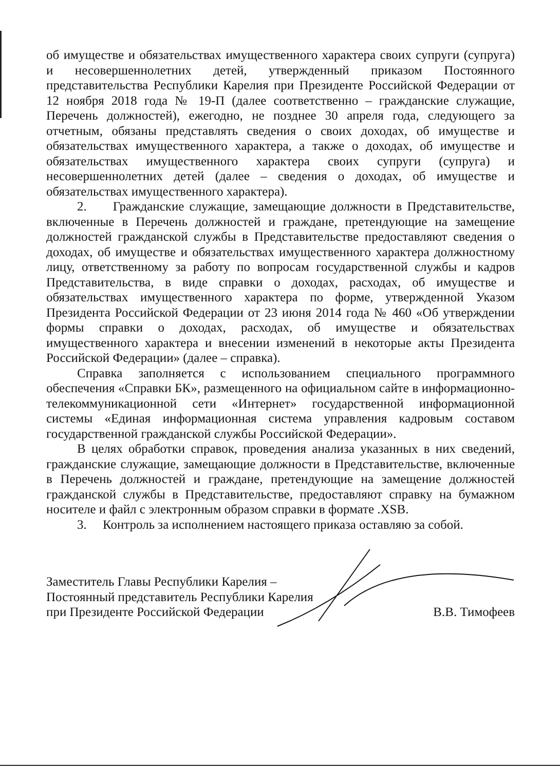об имуществе и обязательствах имущественного характера своих супруги (супруга) и несовершеннолетних детей, утвержденный приказом Постоянного представительства Республики Карелия при Президенте Российской Федерации от 12 ноября 2018 года № 19-П (далее соответственно – гражданские служащие, Перечень должностей), ежегодно, не позднее 30 апреля года, следующего за отчетным, обязаны представлять сведения о своих доходах, об имуществе и обязательствах имущественного характера, а также о доходах, об имуществе и обязательствах имущественного характера своих супруги (супруга) и несовершеннолетних детей (далее – сведения о доходах, об имуществе и обязательствах имущественного характера).
2. Гражданские служащие, замещающие должности в Представительстве, включенные в Перечень должностей и граждане, претендующие на замещение должностей гражданской службы в Представительстве предоставляют сведения о доходах, об имуществе и обязательствах имущественного характера должностному лицу, ответственному за работу по вопросам государственной службы и кадров Представительства, в виде справки о доходах, расходах, об имуществе и обязательствах имущественного характера по форме, утвержденной Указом Президента Российской Федерации от 23 июня 2014 года № 460 «Об утверждении формы справки о доходах, расходах, об имуществе и обязательствах имущественного характера и внесении изменений в некоторые акты Президента Российской Федерации» (далее – справка).
Справка заполняется с использованием специального программного обеспечения «Справки БК», размещенного на официальном сайте в информационно-телекоммуникационной сети «Интернет» государственной информационной системы «Единая информационная система управления кадровым составом государственной гражданской службы Российской Федерации».
В целях обработки справок, проведения анализа указанных в них сведений, гражданские служащие, замещающие должности в Представительстве, включенные в Перечень должностей и граждане, претендующие на замещение должностей гражданской службы в Представительстве, предоставляют справку на бумажном носителе и файл с электронным образом справки в формате .XSB.
3. Контроль за исполнением настоящего приказа оставляю за собой.
Заместитель Главы Республики Карелия –
Постоянный представитель Республики Карелия
при Президенте Российской Федерации
В.В. Тимофеев